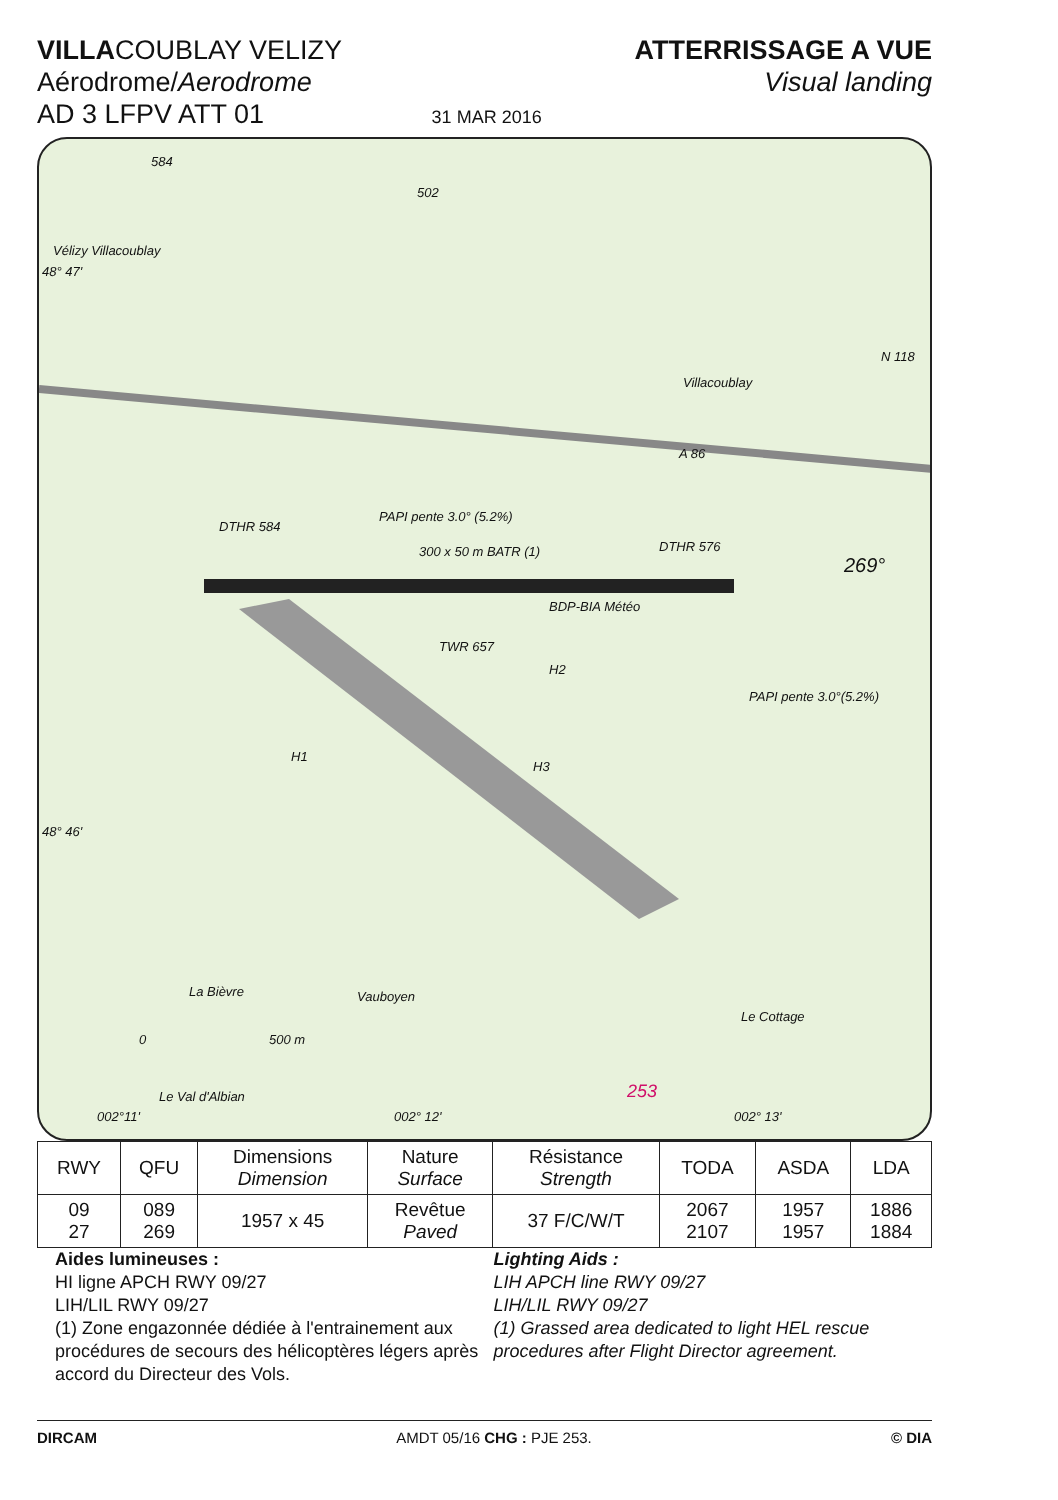VILLACOUBLAY VELIZY
Aérodrome/Aerodrome
AD 3 LFPV ATT 01 31 MAR 2016
ATTERRISSAGE A VUE
Visual landing
584
502
Vélizy Villacoublay
Villacoublay
A 86
N 118
DTHR 584
PAPI pente 3.0° (5.2%)
300 x 50 m BATR (1) DTHR 576
269°
BDP-BIA Météo
TWR 657
H2
H1
H3
PAPI pente 3.0°(5.2%)
La Bièvre Vauboyen
Le Cottage
Le Val d'Albian
0 500 m
253
48° 47'
48° 46'
002°11' 002° 12' 002° 13'
| RWY | QFU | Dimensions Dimension | Nature Surface | Résistance Strength | TODA | ASDA | LDA |
| --- | --- | --- | --- | --- | --- | --- | --- |
| 09 27 | 089 269 | 1957 x 45 | Revêtue Paved | 37 F/C/W/T | 2067 2107 | 1957 1957 | 1886 1884 |
Aides lumineuses :
HI ligne APCH RWY 09/27
LIH/LIL RWY 09/27
(1) Zone engazonnée dédiée à l'entrainement aux procédures de secours des hélicoptères légers après accord du Directeur des Vols.
Lighting Aids :
LIH APCH line RWY 09/27
LIH/LIL RWY 09/27
(1) Grassed area dedicated to light HEL rescue procedures after Flight Director agreement.
DIRCAM AMDT 05/16 CHG : PJE 253. © DIA